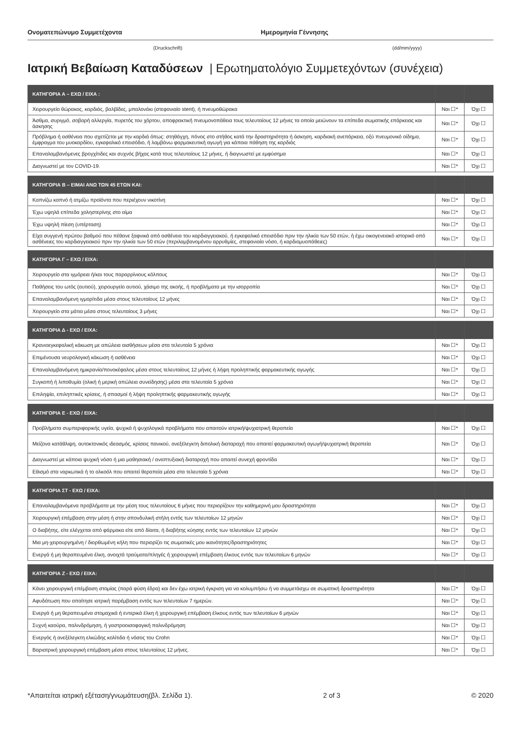Ονοματεπώνυμο Συμμετέχοντα Ημερομηνία Γέννησης
(Druckschrift) (dd/mm/yyyy)
Ιατρική Βεβαίωση Καταδύσεων | Ερωτηματολόγιο Συμμετεχόντων (συνέχεια)
| ΚΑΤΗΓΟΡΙΑ Α – ΕΧΩ / ΕΙΧΑ : | | |
| --- | --- | --- |
| Χειρουργείο θώρακος, καρδιάς, βαλβίδες, μπαλονάκι (στεφανιαίο stent), ή πνευμοθώρακα | Ναι ☐* | Όχι ☐ |
| Άσθμα, συριγμό, σοβαρή αλλεργία, πυρετός του χόρτου, αποφρακτική πνευμονοπάθεια τους τελευταίους 12 μήνες τα οποία μειώνουν τα επίπεδα σωματικής επάρκειας και άσκησης | Ναι ☐* | Όχι ☐ |
| Πρόβλημα ή ασθένεια που σχετίζεται με την καρδιά όπως: στηθάγχη, πόνος στο στήθος κατά την δραστηριότητα ή άσκηση, καρδιακή ανεπάρκεια, οξύ πνευμονικό οίδημα, έμφραγμα του μυοκαρδίου, εγκεφαλικό επεισόδιο, ή λαμβάνω φαρμακευτική αγωγή για κάποια πάθηση της καρδιάς | Ναι ☐* | Όχι ☐ |
| Επαναλαμβανόμενες βρογχίτιδες και συχνός βήχας κατά τους τελευταίους 12 μήνες, ή διαγνωστεί με εμφύσημα | Ναι ☐* | Όχι ☐ |
| Διαγνωστεί με τον COVID-19. | Ναι ☐* | Όχι ☐ |
| ΚΑΤΗΓΟΡΙΑ Β – ΕΙΜΑΙ ΑΝΩ ΤΩΝ 45 ΕΤΩΝ ΚΑΙ: | | |
| --- | --- | --- |
| Καπνίζω καπνό ή ατμίζω προϊόντα που περιέχουν νικοτίνη | Ναι ☐* | Όχι ☐ |
| Έχω υψηλά επίπεδα χοληστερίνης στο αίμα | Ναι ☐* | Όχι ☐ |
| Έχω υψηλή πίεση (υπέρταση) | Ναι ☐* | Όχι ☐ |
| Είχα συγγενή πρώτου βαθμού που πέθανε ξαφνικά από ασθένεια του καρδιαγγειακού, ή εγκεφαλικό επεισόδιο πριν την ηλικία των 50 ετών, ή έχω οικογενειακό ιστορικό από ασθένειες του καρδιαγγειακού πριν την ηλικία των 50 ετών (περιλαμβανομένου αρρυθμίες, στεφανιαία νόσο, ή καρδιομυοπάθειες) | Ναι ☐* | Όχι ☐ |
| ΚΑΤΗΓΟΡΙΑ Γ – ΕΧΩ / ΕΙΧΑ: | | |
| --- | --- | --- |
| Χειρουργείο στα ιγμόρεια ή/και τους παραρρίνιους κόλπους | Ναι ☐* | Όχι ☐ |
| Παθήσεις του ωτός (αυτιού), χειρουργείο αυτιού, χάσιμο της ακοής, ή προβλήματα με την ισορροπία | Ναι ☐* | Όχι ☐ |
| Επαναλαμβανόμενη ιγμορίτιδα μέσα στους τελευταίους 12 μήνες | Ναι ☐* | Όχι ☐ |
| Χειρουργείο στα μάτια μέσα στους τελευταίους 3 μήνες | Ναι ☐* | Όχι ☐ |
| ΚΑΤΗΓΟΡΙΑ Δ - ΕΧΩ / ΕΙΧΑ: | | |
| --- | --- | --- |
| Κρανιοεγκεφαλική κάκωση με απώλεια αισθήσεων μέσα στα τελευταία 5 χρόνια | Ναι ☐* | Όχι ☐ |
| Επιμένουσα νευρολογική κάκωση ή ασθένεια | Ναι ☐* | Όχι ☐ |
| Επαναλαμβανόμενη ημικρανία/πονοκέφαλος μέσα στους τελευταίους 12 μήνες ή λήψη προληπτικής φαρμακευτικής αγωγής | Ναι ☐* | Όχι ☐ |
| Συγκοπή ή λιποθυμία (ολική ή μερική απώλεια συνείδησης) μέσα στα τελευταία 5 χρόνια | Ναι ☐* | Όχι ☐ |
| Επιληψία, επιληπτικές κρίσεις, ή σπασμοί ή λήψη προληπτικής φαρμακευτικής αγωγής | Ναι ☐* | Όχι ☐ |
| ΚΑΤΗΓΟΡΙΑ Ε - ΕΧΩ / ΕΙΧΑ: | | |
| --- | --- | --- |
| Προβλήματα συμπεριφορικής υγεία, ψυχικά ή ψυχολογικά προβλήματα που απαιτούν ιατρική/ψυχιατρική θεραπεία | Ναι ☐* | Όχι ☐ |
| Μείζονα κατάθλιψη, αυτοκτονικός ιδεασμός, κρίσεις πανικού, ανεξέλεγκτη διπολική διαταραχή που απαιτεί φαρμακευτική αγωγή/ψυχιατρική θεραπεία | Ναι ☐* | Όχι ☐ |
| Διαγνωστεί με κάποια ψυχική νόσο ή μια μαθησιακή / αναπτυξιακή διαταραχή που απαιτεί συνεχή φροντίδα | Ναι ☐* | Όχι ☐ |
| Εθισμό στα ναρκωτικά ή το αλκοόλ που απαιτεί θεραπεία μέσα στα τελευταία 5 χρόνια | Ναι ☐* | Όχι ☐ |
| ΚΑΤΗΓΟΡΙΑ ΣΤ - ΕΧΩ / ΕΙΧΑ: | | |
| --- | --- | --- |
| Επαναλαμβανόμενα προβλήματα με την μέση τους τελευταίους 6 μήνες που περιορίζουν την καθημερινή μου δραστηριότητα | Ναι ☐* | Όχι ☐ |
| Χειρουργική επέμβαση στην μέση ή στην σπονδυλική στήλη εντός των τελευταίων 12 μηνών | Ναι ☐* | Όχι ☐ |
| Ο διαβήτης, είτε ελέγχεται από φάρμακα είτε από δίαιτα, ή διαβήτης κύησης εντός των τελευταίων 12 μηνών | Ναι ☐* | Όχι ☐ |
| Μια μη-χειρουργημένη / διορθωμένη κήλη που περιορίζει τις σωματικές μου ικανότητες/δραστηριότητες | Ναι ☐* | Όχι ☐ |
| Ενεργά ή μη θεραπευμένα έλκη, ανοιχτά τραύματα/πληγές ή χειρουργική επέμβαση έλκους εντός των τελευταίων 6 μηνών | Ναι ☐* | Όχι ☐ |
| ΚΑΤΗΓΟΡΙΑ Ζ - ΕΧΩ / ΕΙΧΑ: | | |
| --- | --- | --- |
| Κάνει χειρουργική επέμβαση στομίας (παρά φύση έδρα) και δεν έχω ιατρική έγκριση για να κολυμπήσω ή να συμμετάσχω σε σωματική δραστηριότητα | Ναι ☐* | Όχι ☐ |
| Αφυδάτωση που απαίτησε ιατρική παρέμβαση εντός των τελευταίων 7 ημερών. | Ναι ☐* | Όχι ☐ |
| Ενεργά ή μη θεραπευμένα στομαχικά ή εντερικά έλκη ή χειρουργική επέμβαση έλκους εντός των τελευταίων 6 μηνών | Ναι ☐* | Όχι ☐ |
| Συχνή καούρα, παλινδρόμηση, ή γαστροοισοφαγική παλινδρόμηση | Ναι ☐* | Όχι ☐ |
| Ενεργός ή ανεξέλεγκτη ελκώδης κολίτιδα ή νόσος του Crohn | Ναι ☐* | Όχι ☐ |
| Βαριατρική χειρουργική επέμβαση μέσα στους τελευταίους 12 μήνες. | Ναι ☐* | Όχι ☐ |
*Απαιτείται ιατρική εξέταση/γνωμάτευση(βλ. Σελίδα 1). 2 of 3 © 2020